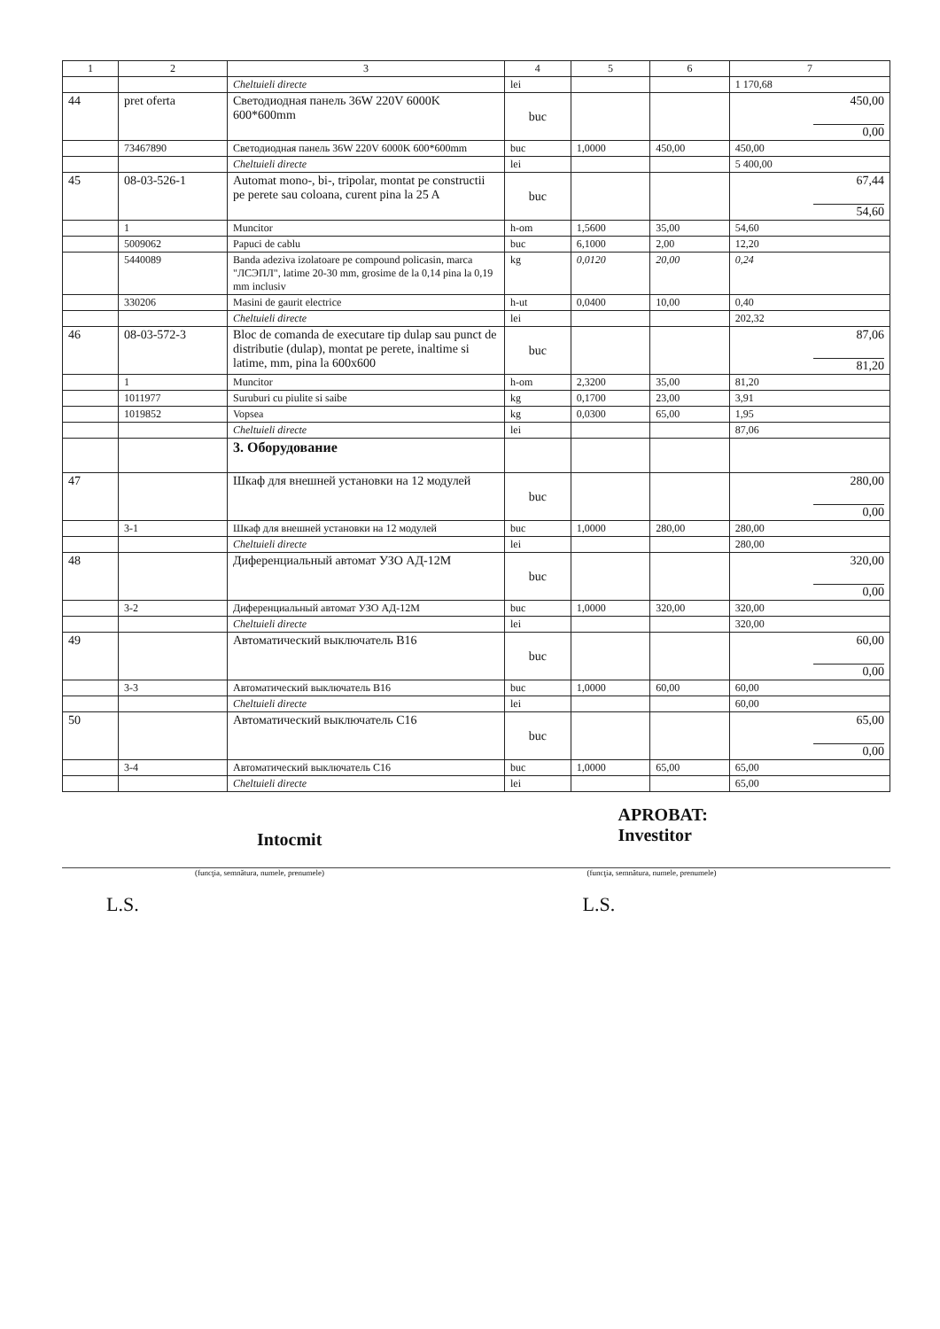| 1 | 2 | 3 | 4 | 5 | 6 | 7 |
| --- | --- | --- | --- | --- | --- | --- |
| | | Cheltuieli directe | lei | | | 1 170,68 |
| 44 | pret oferta | Светодиодная панель 36W 220V 6000K 600*600mm | buc | | | 450,00 0,00 |
| | 73467890 | Светодиодная панель 36W 220V 6000K 600*600mm | buc | 1,0000 | 450,00 | 450,00 |
| | | Cheltuieli directe | lei | | | 5 400,00 |
| 45 | 08-03-526-1 | Automat mono-, bi-, tripolar, montat pe constructii pe perete sau coloana, curent pina la 25 A | buc | | | 67,44 54,60 |
| | 1 | Muncitor | h-om | 1,5600 | 35,00 | 54,60 |
| | 5009062 | Papuci de cablu | buc | 6,1000 | 2,00 | 12,20 |
| | 5440089 | Banda adeziva izolatoare pe compound policasin, marca "ЛСЭПЛ", latime 20-30 mm, grosime de la 0,14 pina la 0,19 mm inclusiv | kg | 0,0120 | 20,00 | 0,24 |
| | 330206 | Masini de gaurit electrice | h-ut | 0,0400 | 10,00 | 0,40 |
| | | Cheltuieli directe | lei | | | 202,32 |
| 46 | 08-03-572-3 | Bloc de comanda de executare tip dulap sau punct de distributie (dulap), montat pe perete, inaltime si latime, mm, pina la 600x600 | buc | | | 87,06 81,20 |
| | 1 | Muncitor | h-om | 2,3200 | 35,00 | 81,20 |
| | 1011977 | Suruburi cu piulite si saibe | kg | 0,1700 | 23,00 | 3,91 |
| | 1019852 | Vopsea | kg | 0,0300 | 65,00 | 1,95 |
| | | Cheltuieli directe | lei | | | 87,06 |
| | | 3. Оборудование | | | | |
| 47 | | Шкаф для внешней установки на 12 модулей | buc | | | 280,00 0,00 |
| | 3-1 | Шкаф для внешней установки на 12 модулей | buc | 1,0000 | 280,00 | 280,00 |
| | | Cheltuieli directe | lei | | | 280,00 |
| 48 | | Диференциальный автомат УЗО АД-12М | buc | | | 320,00 0,00 |
| | 3-2 | Диференциальный автомат УЗО АД-12М | buc | 1,0000 | 320,00 | 320,00 |
| | | Cheltuieli directe | lei | | | 320,00 |
| 49 | | Автоматический выключатель B16 | buc | | | 60,00 0,00 |
| | 3-3 | Автоматический выключатель B16 | buc | 1,0000 | 60,00 | 60,00 |
| | | Cheltuieli directe | lei | | | 60,00 |
| 50 | | Автоматический выключатель C16 | buc | | | 65,00 0,00 |
| | 3-4 | Автоматический выключатель C16 | buc | 1,0000 | 65,00 | 65,00 |
| | | Cheltuieli directe | lei | | | 65,00 |
Intocmit
APROBAT:
Investitor
(funcţia, semnătura, numele, prenumele)
(funcţia, semnătura, numele, prenumele)
L.S. L.S.